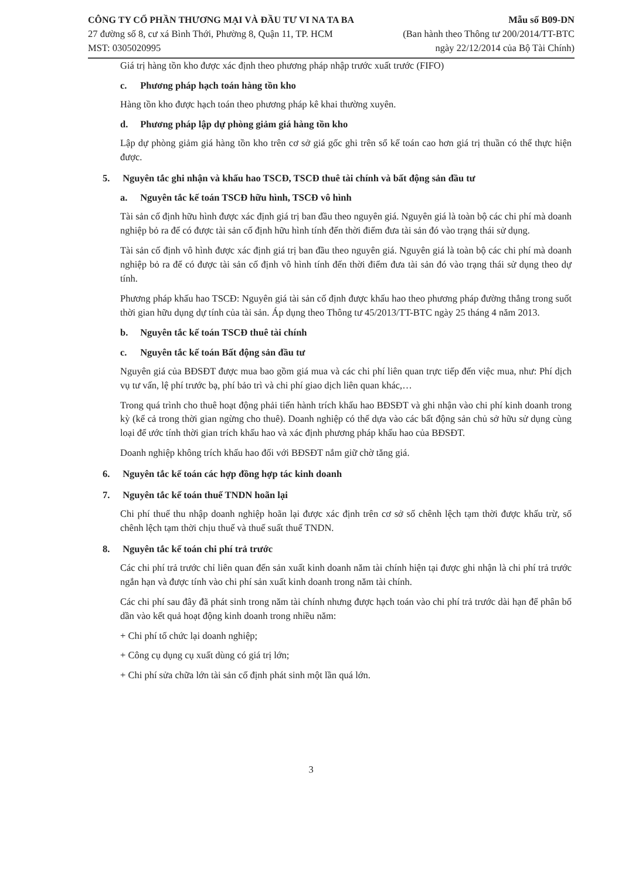CÔNG TY CỔ PHẦN THƯƠNG MẠI VÀ ĐẦU TƯ VI NA TA BA
27 đường số 8, cư xá Bình Thới, Phường 8, Quận 11, TP. HCM
MST: 0305020995
Mẫu số B09-DN
(Ban hành theo Thông tư 200/2014/TT-BTC
ngày 22/12/2014 của Bộ Tài Chính)
Giá trị hàng tồn kho được xác định theo phương pháp nhập trước xuất trước (FIFO)
c. Phương pháp hạch toán hàng tồn kho
Hàng tồn kho được hạch toán theo phương pháp kê khai thường xuyên.
d. Phương pháp lập dự phòng giảm giá hàng tồn kho
Lập dự phòng giảm giá hàng tồn kho trên cơ sở giá gốc ghi trên sổ kế toán cao hơn giá trị thuần có thể thực hiện được.
5. Nguyên tắc ghi nhận và khấu hao TSCĐ, TSCĐ thuê tài chính và bất động sản đầu tư
a. Nguyên tắc kế toán TSCĐ hữu hình, TSCĐ vô hình
Tài sản cố định hữu hình được xác định giá trị ban đầu theo nguyên giá. Nguyên giá là toàn bộ các chi phí mà doanh nghiệp bỏ ra để có được tài sản cố định hữu hình tính đến thời điểm đưa tài sản đó vào trạng thái sử dụng.
Tài sản cố định vô hình được xác định giá trị ban đầu theo nguyên giá. Nguyên giá là toàn bộ các chi phí mà doanh nghiệp bỏ ra để có được tài sản cố định vô hình tính đến thời điểm đưa tài sản đó vào trạng thái sử dụng theo dự tính.
Phương pháp khấu hao TSCĐ: Nguyên giá tài sản cố định được khấu hao theo phương pháp đường thẳng trong suốt thời gian hữu dụng dự tính của tài sản. Áp dụng theo Thông tư 45/2013/TT-BTC ngày 25 tháng 4 năm 2013.
b. Nguyên tắc kế toán TSCĐ thuê tài chính
c. Nguyên tắc kế toán Bất động sản đầu tư
Nguyên giá của BĐSĐT được mua bao gồm giá mua và các chi phí liên quan trực tiếp đến việc mua, như: Phí dịch vụ tư vấn, lệ phí trước bạ, phí bảo trì và chi phí giao dịch liên quan khác,…
Trong quá trình cho thuê hoạt động phải tiến hành trích khấu hao BĐSĐT và ghi nhận vào chi phí kinh doanh trong kỳ (kể cả trong thời gian ngừng cho thuê). Doanh nghiệp có thể dựa vào các bất động sản chủ sở hữu sử dụng cùng loại để ước tính thời gian trích khấu hao và xác định phương pháp khấu hao của BĐSĐT.
Doanh nghiệp không trích khấu hao đối với BĐSĐT nắm giữ chờ tăng giá.
6. Nguyên tắc kế toán các hợp đồng hợp tác kinh doanh
7. Nguyên tắc kế toán thuế TNDN hoãn lại
Chi phí thuế thu nhập doanh nghiệp hoãn lại được xác định trên cơ sở số chênh lệch tạm thời được khấu trừ, số chênh lệch tạm thời chịu thuế và thuế suất thuế TNDN.
8. Nguyên tắc kế toán chi phí trả trước
Các chi phí trả trước chỉ liên quan đến sản xuất kinh doanh năm tài chính hiện tại được ghi nhận là chi phí trả trước ngắn hạn và được tính vào chi phí sản xuất kinh doanh trong năm tài chính.
Các chi phí sau đây đã phát sinh trong năm tài chính nhưng được hạch toán vào chi phí trả trước dài hạn để phân bổ dần vào kết quả hoạt động kinh doanh trong nhiều năm:
+ Chi phí tổ chức lại doanh nghiệp;
+ Công cụ dụng cụ xuất dùng có giá trị lớn;
+ Chi phí sửa chữa lớn tài sản cố định phát sinh một lần quá lớn.
3